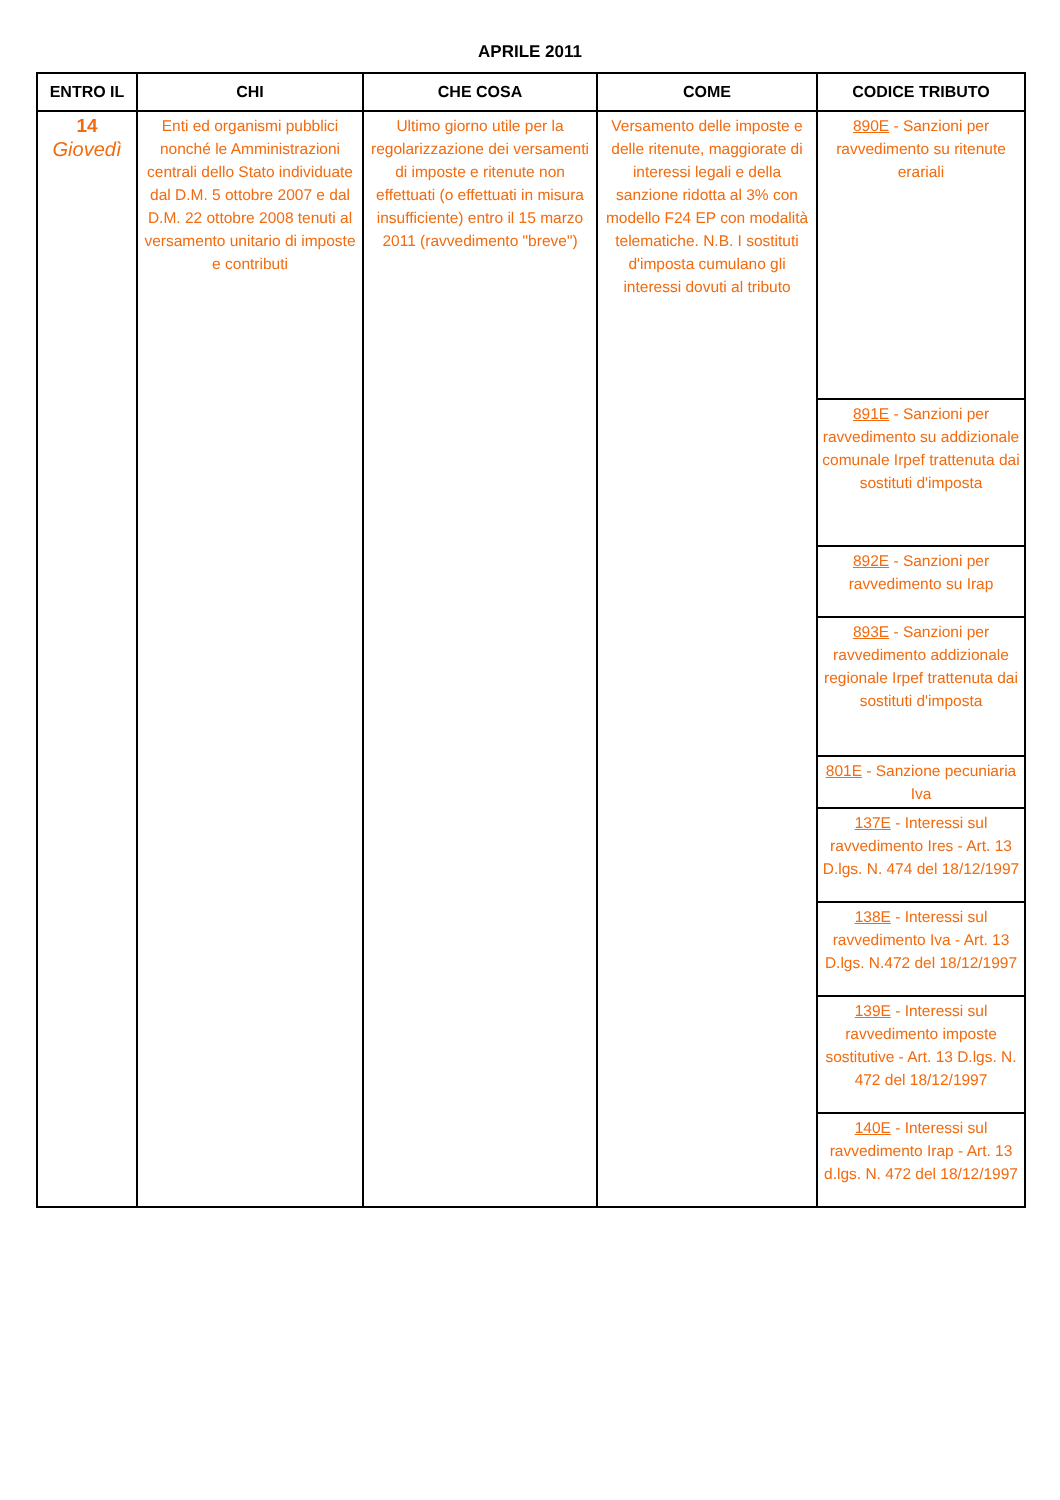APRILE 2011
| ENTRO IL | CHI | CHE COSA | COME | CODICE TRIBUTO |
| --- | --- | --- | --- | --- |
| 14 Giovedì | Enti ed organismi pubblici nonché le Amministrazioni centrali dello Stato individuate dal D.M. 5 ottobre 2007 e dal D.M. 22 ottobre 2008 tenuti al versamento unitario di imposte e contributi | Ultimo giorno utile per la regolarizzazione dei versamenti di imposte e ritenute non effettuati (o effettuati in misura insufficiente) entro il 15 marzo 2011 (ravvedimento "breve") | Versamento delle imposte e delle ritenute, maggiorate di interessi legali e della sanzione ridotta al 3% con modello F24 EP con modalità telematiche. N.B. I sostituti d'imposta cumulano gli interessi dovuti al tributo | 890E - Sanzioni per ravvedimento su ritenute erariali |
| | | | | 891E - Sanzioni per ravvedimento su addizionale comunale Irpef trattenuta dai sostituti d'imposta |
| | | | | 892E - Sanzioni per ravvedimento su Irap |
| | | | | 893E - Sanzioni per ravvedimento addizionale regionale Irpef trattenuta dai sostituti d'imposta |
| | | | | 801E - Sanzione pecuniaria Iva |
| | | | | 137E - Interessi sul ravvedimento Ires - Art. 13 D.lgs. N. 474 del 18/12/1997 |
| | | | | 138E - Interessi sul ravvedimento Iva - Art. 13 D.lgs. N.472 del 18/12/1997 |
| | | | | 139E - Interessi sul ravvedimento imposte sostitutive - Art. 13 D.lgs. N. 472 del 18/12/1997 |
| | | | | 140E - Interessi sul ravvedimento Irap - Art. 13 d.lgs. N. 472 del 18/12/1997 |